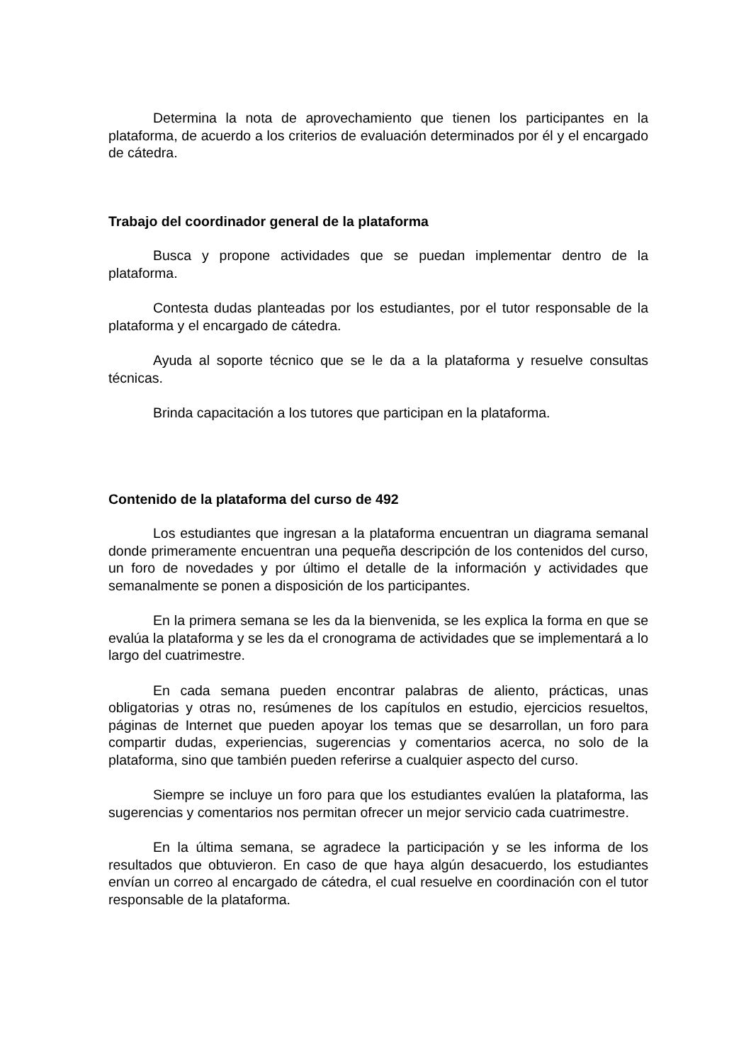Determina la nota de aprovechamiento que tienen los participantes en la plataforma, de acuerdo a los criterios de evaluación determinados por él y el encargado de cátedra.
Trabajo del coordinador general de la plataforma
Busca y propone actividades que se puedan implementar dentro de la plataforma.
Contesta dudas planteadas por los estudiantes, por el tutor responsable de la plataforma y el encargado de cátedra.
Ayuda al soporte técnico que se le da a la plataforma y resuelve consultas técnicas.
Brinda capacitación a los tutores que participan en la plataforma.
Contenido de la plataforma del curso de 492
Los estudiantes que ingresan a la plataforma encuentran un diagrama semanal donde primeramente encuentran una pequeña descripción de los contenidos del curso, un foro de novedades y por último el detalle de la información y actividades que semanalmente se ponen a disposición de los participantes.
En la primera semana se les da la bienvenida, se les explica la forma en que se evalúa la plataforma y se les da el cronograma de actividades que se implementará a lo largo del cuatrimestre.
En cada semana pueden encontrar palabras de aliento, prácticas, unas obligatorias y otras no, resúmenes de los capítulos en estudio, ejercicios resueltos, páginas de Internet que pueden apoyar los temas que se desarrollan, un foro para compartir dudas, experiencias, sugerencias y comentarios acerca, no solo de la plataforma, sino que también pueden referirse a cualquier aspecto del curso.
Siempre se incluye un foro para que los estudiantes evalúen la plataforma, las sugerencias y comentarios nos permitan ofrecer un mejor servicio cada cuatrimestre.
En la última semana, se agradece la participación y se les informa de los resultados que obtuvieron. En caso de que haya algún desacuerdo, los estudiantes envían un correo al encargado de cátedra, el cual resuelve en coordinación con el tutor responsable de la plataforma.